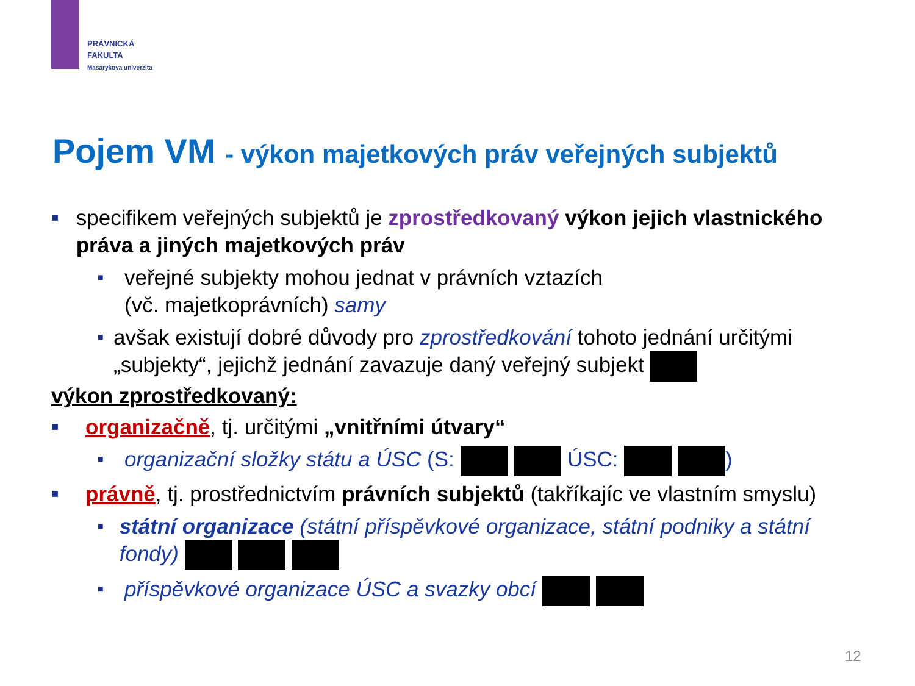PRÁVNICKÁ
FAKULTA
Masarykova univerzita
Pojem VM - výkon majetkových práv veřejných subjektů
■ specifikem veřejných subjektů je zprostředkovaný výkon jejich vlastnického práva a jiných majetkových práv
■ veřejné subjekty mohou jednat v právních vztazích
(vč. majetkoprávních) samy
■ avšak existují dobré důvody pro zprostředkování tohoto jednání určitými „subjekty“, jejichž jednání zavazuje daný veřejný subjekt
výkon zprostředkovaný:
■ organizačně, tj. určitými „vnitřními útvary“
■ organizační složky státu a ÚSC (S: ÚSC: )
■ právně, tj. prostřednictvím právních subjektů (takříkajíc ve vlastním smyslu)
■ státní organizace (státní příspěvkové organizace, státní podniky a státní fondy)
■ příspěvkové organizace ÚSC a svazky obcí
12